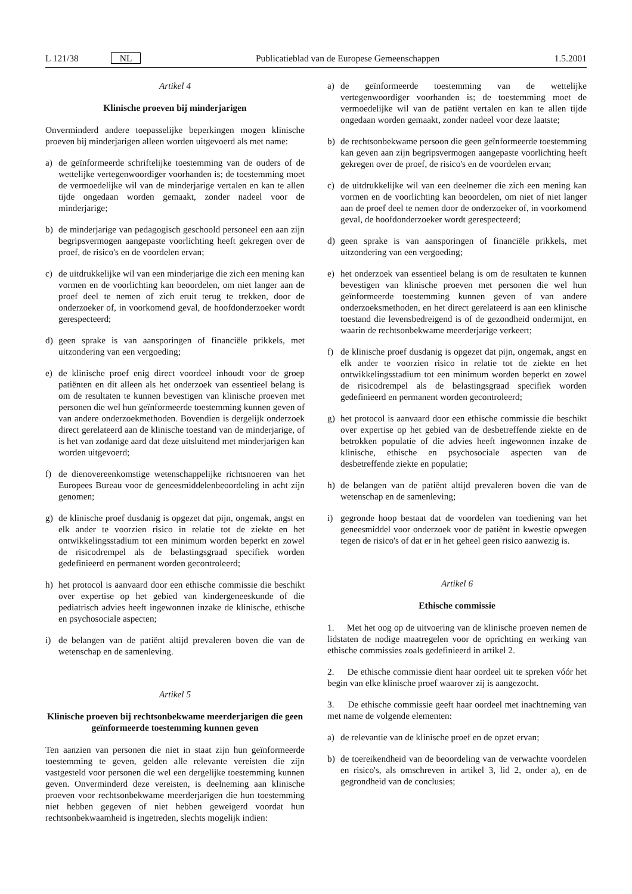L 121/38 NL Publicatieblad van de Europese Gemeenschappen 1.5.2001
Artikel 4
Klinische proeven bij minderjarigen
Onverminderd andere toepasselijke beperkingen mogen klinische proeven bij minderjarigen alleen worden uitgevoerd als met name:
a) de geïnformeerde schriftelijke toestemming van de ouders of de wettelijke vertegenwoordiger voorhanden is; de toestemming moet de vermoedelijke wil van de minderjarige vertalen en kan te allen tijde ongedaan worden gemaakt, zonder nadeel voor de minderjarige;
b) de minderjarige van pedagogisch geschoold personeel een aan zijn begripsvermogen aangepaste voorlichting heeft gekregen over de proef, de risico's en de voordelen ervan;
c) de uitdrukkelijke wil van een minderjarige die zich een mening kan vormen en de voorlichting kan beoordelen, om niet langer aan de proef deel te nemen of zich eruit terug te trekken, door de onderzoeker of, in voorkomend geval, de hoofdonderzoeker wordt gerespecteerd;
d) geen sprake is van aansporingen of financiële prikkels, met uitzondering van een vergoeding;
e) de klinische proef enig direct voordeel inhoudt voor de groep patiënten en dit alleen als het onderzoek van essentieel belang is om de resultaten te kunnen bevestigen van klinische proeven met personen die wel hun geïnformeerde toestemming kunnen geven of van andere onderzoekmethoden. Bovendien is dergelijk onderzoek direct gerelateerd aan de klinische toestand van de minderjarige, of is het van zodanige aard dat deze uitsluitend met minderjarigen kan worden uitgevoerd;
f) de dienovereenkomstige wetenschappelijke richtsnoeren van het Europees Bureau voor de geneesmiddelenbeoordeling in acht zijn genomen;
g) de klinische proef dusdanig is opgezet dat pijn, ongemak, angst en elk ander te voorzien risico in relatie tot de ziekte en het ontwikkelingsstadium tot een minimum worden beperkt en zowel de risicodrempel als de belastingsgraad specifiek worden gedefinieerd en permanent worden gecontroleerd;
h) het protocol is aanvaard door een ethische commissie die beschikt over expertise op het gebied van kindergeneeskunde of die pediatrisch advies heeft ingewonnen inzake de klinische, ethische en psychosociale aspecten;
i) de belangen van de patiënt altijd prevaleren boven die van de wetenschap en de samenleving.
Artikel 5
Klinische proeven bij rechtsonbekwame meerderjarigen die geen geïnformeerde toestemming kunnen geven
Ten aanzien van personen die niet in staat zijn hun geïnformeerde toestemming te geven, gelden alle relevante vereisten die zijn vastgesteld voor personen die wel een dergelijke toestemming kunnen geven. Onverminderd deze vereisten, is deelneming aan klinische proeven voor rechtsonbekwame meerderjarigen die hun toestemming niet hebben gegeven of niet hebben geweigerd voordat hun rechtsonbekwaamheid is ingetreden, slechts mogelijk indien:
a) de geïnformeerde toestemming van de wettelijke vertegenwoordiger voorhanden is; de toestemming moet de vermoedelijke wil van de patiënt vertalen en kan te allen tijde ongedaan worden gemaakt, zonder nadeel voor deze laatste;
b) de rechtsonbekwame persoon die geen geïnformeerde toestemming kan geven aan zijn begripsvermogen aangepaste voorlichting heeft gekregen over de proef, de risico's en de voordelen ervan;
c) de uitdrukkelijke wil van een deelnemer die zich een mening kan vormen en de voorlichting kan beoordelen, om niet of niet langer aan de proef deel te nemen door de onderzoeker of, in voorkomend geval, de hoofdonderzoeker wordt gerespecteerd;
d) geen sprake is van aansporingen of financiële prikkels, met uitzondering van een vergoeding;
e) het onderzoek van essentieel belang is om de resultaten te kunnen bevestigen van klinische proeven met personen die wel hun geïnformeerde toestemming kunnen geven of van andere onderzoeksmethoden, en het direct gerelateerd is aan een klinische toestand die levensbedreigend is of de gezondheid ondermijnt, en waarin de rechtsonbekwame meerderjarige verkeert;
f) de klinische proef dusdanig is opgezet dat pijn, ongemak, angst en elk ander te voorzien risico in relatie tot de ziekte en het ontwikkelingsstadium tot een minimum worden beperkt en zowel de risicodrempel als de belastingsgraad specifiek worden gedefinieerd en permanent worden gecontroleerd;
g) het protocol is aanvaard door een ethische commissie die beschikt over expertise op het gebied van de desbetreffende ziekte en de betrokken populatie of die advies heeft ingewonnen inzake de klinische, ethische en psychosociale aspecten van de desbetreffende ziekte en populatie;
h) de belangen van de patiënt altijd prevaleren boven die van de wetenschap en de samenleving;
i) gegronde hoop bestaat dat de voordelen van toediening van het geneesmiddel voor onderzoek voor de patiënt in kwestie opwegen tegen de risico's of dat er in het geheel geen risico aanwezig is.
Artikel 6
Ethische commissie
1. Met het oog op de uitvoering van de klinische proeven nemen de lidstaten de nodige maatregelen voor de oprichting en werking van ethische commissies zoals gedefinieerd in artikel 2.
2. De ethische commissie dient haar oordeel uit te spreken vóór het begin van elke klinische proef waarover zij is aangezocht.
3. De ethische commissie geeft haar oordeel met inachtneming van met name de volgende elementen:
a) de relevantie van de klinische proef en de opzet ervan;
b) de toereikendheid van de beoordeling van de verwachte voordelen en risico's, als omschreven in artikel 3, lid 2, onder a), en de gegrondheid van de conclusies;